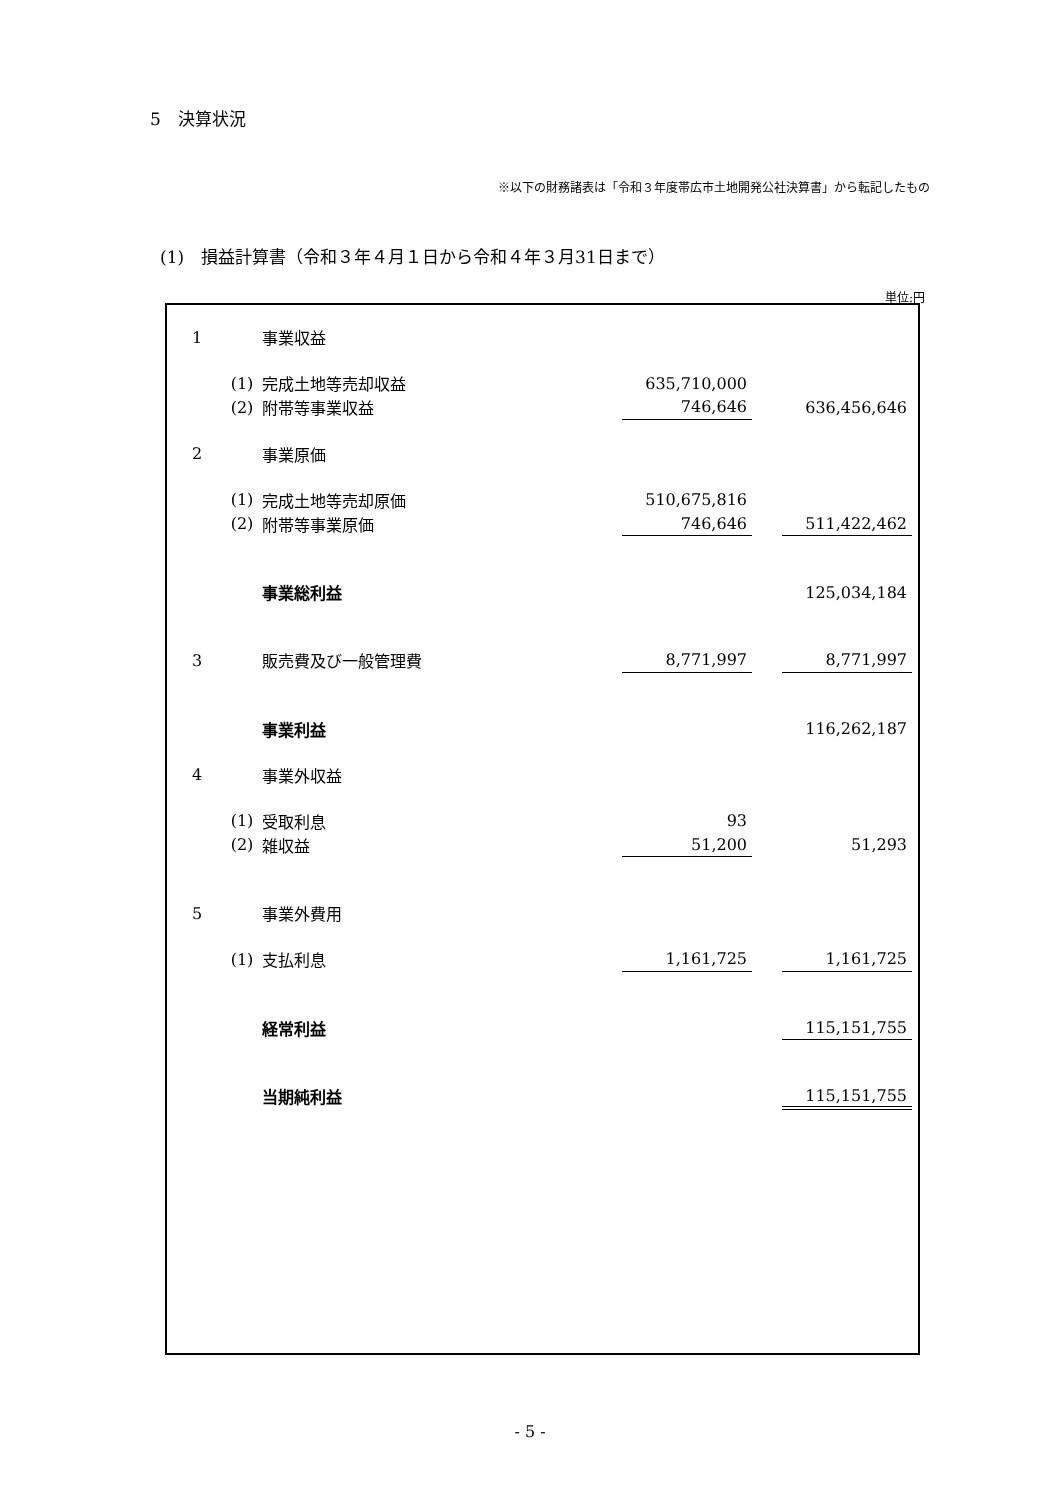5　決算状況
※以下の財務諸表は「令和３年度帯広市土地開発公社決算書」から転記したもの
(1)　損益計算書（令和３年４月１日から令和４年３月31日まで）
単位:円
| 1 | | 事業収益 | | | |
| | (1) | 完成土地等売却収益 | 635,710,000 | | |
| | (2) | 附帯等事業収益 | 746,646 | | 636,456,646 |
| 2 | | 事業原価 | | | |
| | (1) | 完成土地等売却原価 | 510,675,816 | | |
| | (2) | 附帯等事業原価 | 746,646 | | 511,422,462 |
| | | 事業総利益 | | | 125,034,184 |
| 3 | | 販売費及び一般管理費 | 8,771,997 | | 8,771,997 |
| | | 事業利益 | | | 116,262,187 |
| 4 | | 事業外収益 | | | |
| | (1) | 受取利息 | 93 | | |
| | (2) | 雑収益 | 51,200 | | 51,293 |
| 5 | | 事業外費用 | | | |
| | (1) | 支払利息 | 1,161,725 | | 1,161,725 |
| | | 経常利益 | | | 115,151,755 |
| | | 当期純利益 | | | 115,151,755 |
- 5 -